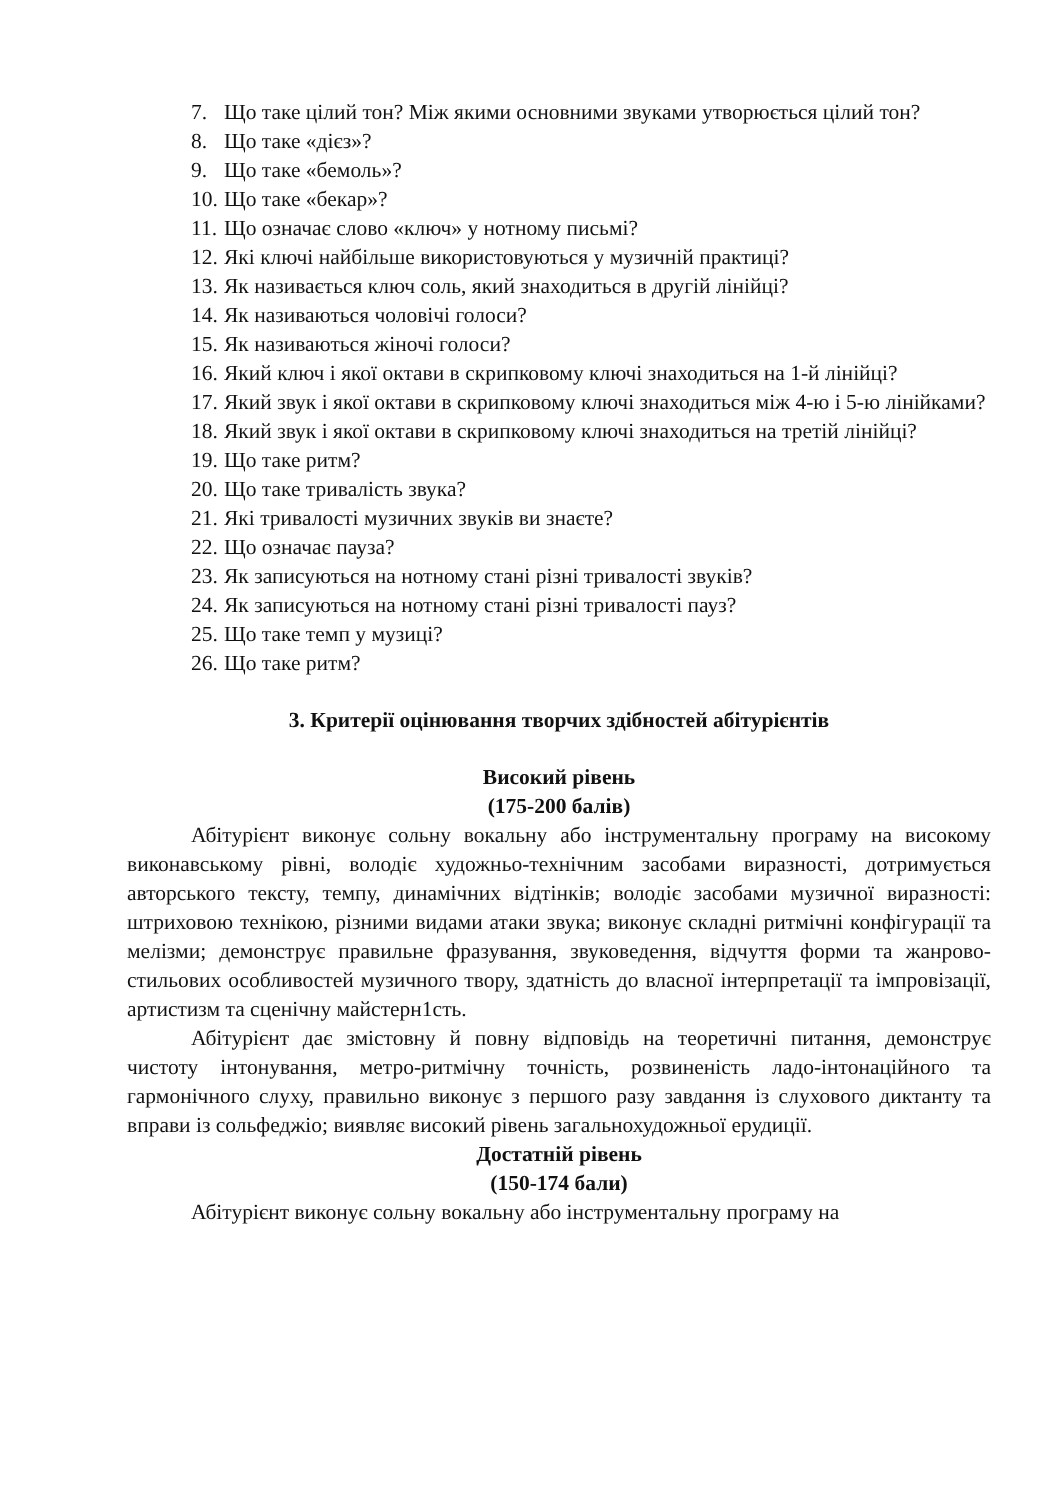7. Що таке цілий тон? Між якими основними звуками утворюється цілий тон?
8. Що таке «дієз»?
9. Що таке «бемоль»?
10. Що таке «бекар»?
11. Що означає слово «ключ» у нотному письмі?
12. Які ключі найбільше використовуються у музичній практиці?
13. Як називається ключ соль, який знаходиться в другій лінійці?
14. Як називаються чоловічі голоси?
15. Як називаються жіночі голоси?
16. Який ключ і якої октави в скрипковому ключі знаходиться на 1-й лінійці?
17. Який звук і якої октави в скрипковому ключі знаходиться між 4-ю і 5-ю лінійками?
18. Який звук і якої октави в скрипковому ключі знаходиться на третій лінійці?
19. Що таке ритм?
20. Що таке тривалість звука?
21. Які тривалості музичних звуків ви знаєте?
22. Що означає пауза?
23. Як записуються на нотному стані різні тривалості звуків?
24. Як записуються на нотному стані різні тривалості пауз?
25. Що таке темп у музиці?
26. Що таке ритм?
3. Критерії оцінювання творчих здібностей абітурієнтів
Високий рівень
(175-200 балів)
Абітурієнт виконує сольну вокальну або інструментальну програму на високому виконавському рівні, володіє художньо-технічним засобами виразності, дотримується авторського тексту, темпу, динамічних відтінків; володіє засобами музичної виразності: штриховою технікою, різними видами атаки звука; виконує складні ритмічні конфігурації та мелізми; демонструє правильне фразування, звуковедення, відчуття форми та жанрово-стильових особливостей музичного твору, здатність до власної інтерпретації та імпровізації, артистизм та сценічну майстерн1сть.
Абітурієнт дає змістовну й повну відповідь на теоретичні питання, демонструє чистоту інтонування, метро-ритмічну точність, розвиненість ладо-інтонаційного та гармонічного слуху, правильно виконує з першого разу завдання із слухового диктанту та вправи із сольфеджіо; виявляє високий рівень загальнохудожньої ерудиції.
Достатній рівень
(150-174 бали)
Абітурієнт виконує сольну вокальну або інструментальну програму на